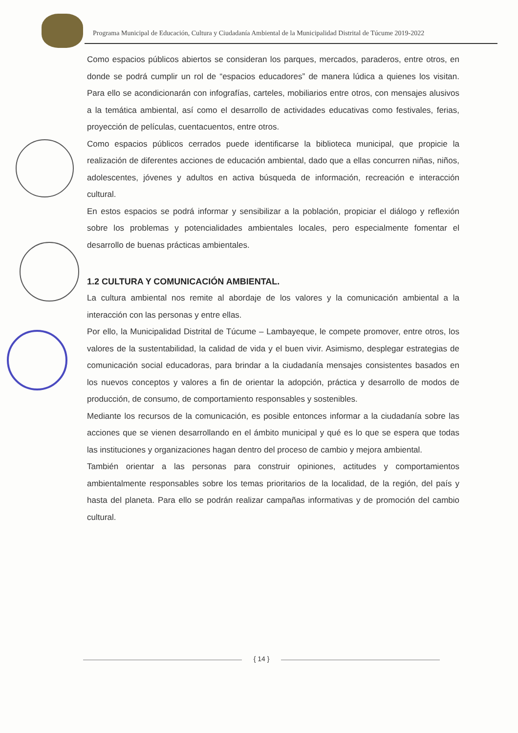Programa Municipal de Educación, Cultura y Ciudadanía Ambiental de la Municipalidad Distrital de Túcume 2019-2022
Como espacios públicos abiertos se consideran los parques, mercados, paraderos, entre otros, en donde se podrá cumplir un rol de “espacios educadores” de manera lúdica a quienes los visitan. Para ello se acondicionarán con infografías, carteles, mobiliarios entre otros, con mensajes alusivos a la temática ambiental, así como el desarrollo de actividades educativas como festivales, ferias, proyección de películas, cuentacuentos, entre otros.
Como espacios públicos cerrados puede identificarse la biblioteca municipal, que propicie la realización de diferentes acciones de educación ambiental, dado que a ellas concurren niñas, niños, adolescentes, jóvenes y adultos en activa búsqueda de información, recreación e interacción cultural.
En estos espacios se podrá informar y sensibilizar a la población, propiciar el diálogo y reflexión sobre los problemas y potencialidades ambientales locales, pero especialmente fomentar el desarrollo de buenas prácticas ambientales.
1.2 CULTURA Y COMUNICACIÓN AMBIENTAL.
La cultura ambiental nos remite al abordaje de los valores y la comunicación ambiental a la interacción con las personas y entre ellas.
Por ello, la Municipalidad Distrital de Túcume – Lambayeque, le compete promover, entre otros, los valores de la sustentabilidad, la calidad de vida y el buen vivir. Asimismo, desplegar estrategias de comunicación social educadoras, para brindar a la ciudadanía mensajes consistentes basados en los nuevos conceptos y valores a fin de orientar la adopción, práctica y desarrollo de modos de producción, de consumo, de comportamiento responsables y sostenibles.
Mediante los recursos de la comunicación, es posible entonces informar a la ciudadanía sobre las acciones que se vienen desarrollando en el ámbito municipal y qué es lo que se espera que todas las instituciones y organizaciones hagan dentro del proceso de cambio y mejora ambiental.
También orientar a las personas para construir opiniones, actitudes y comportamientos ambientalmente responsables sobre los temas prioritarios de la localidad, de la región, del país y hasta del planeta. Para ello se podrán realizar campañas informativas y de promoción del cambio cultural.
{ 14 }